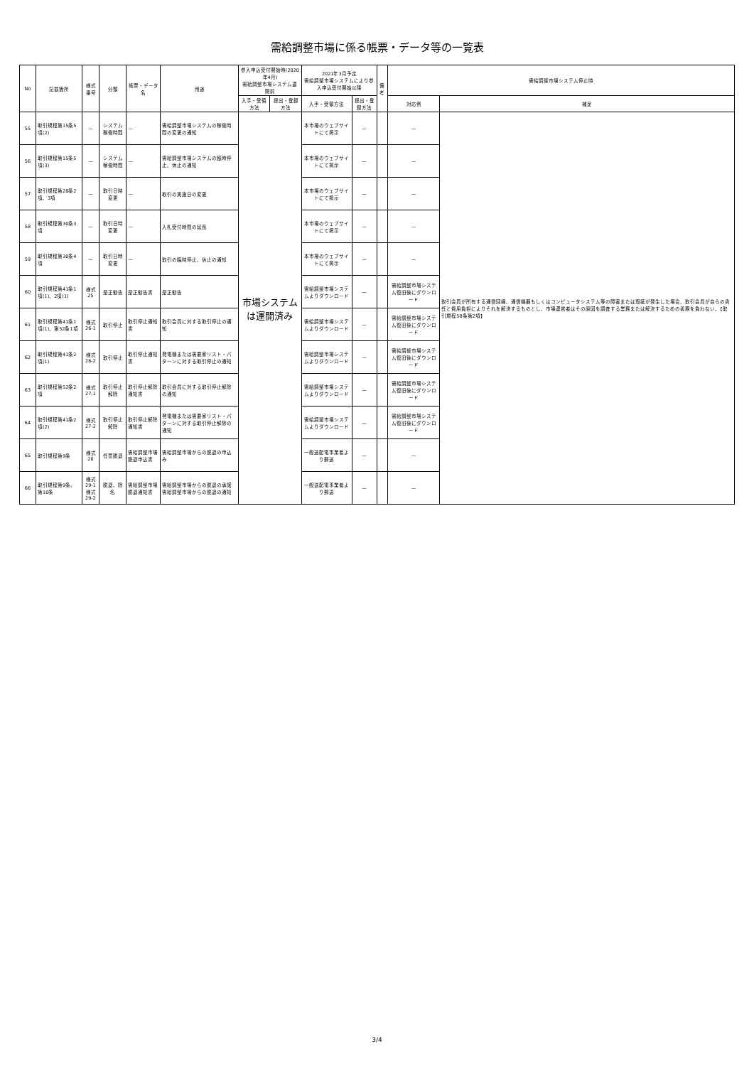需給調整市場に係る帳票・データ等の一覧表
| No | 記載箇所 | 様式番号 | 分類 | 帳票・データ名 | 用途 | 参入申込受付開始時(2020年4月) 需給調整市場システム運開前 | | 2021年3月予定 需給調整市場システムにより参入申込受付開始以降 | | 備考 | 需給調整市場システム停止時 | |
| --- | --- | --- | --- | --- | --- | --- | --- | --- | --- | --- | --- | --- |
| | | | | | | 入手・受領方法 | 提出・登録方法 | 入手・受領方法 | 提出・登録方法 | | 対応例 | 補足 |
| 55 | 取引規程第15条5項(2) | — | システム稼働時間 | — | 需給調整市場システムの稼働時間の変更の通知 | 市場システムは運開済み | | 本市場のウェブサイトにて掲示 | — | | — | 取引会員が所有する通信回線、通信機器もしくはコンピュータシステム等の障害または瑕疵が発生した場合、取引会員が自らの責任と費用負担によりそれを解決するものとし、市場運営者はその原因を調査する業務または解決するための義務を負わない。【取引規程58条第2項】 |
| 56 | 取引規程第15条5項(3) | — | システム稼働時間 | — | 需給調整市場システムの臨時停止、休止の通知 | | | 本市場のウェブサイトにて掲示 | — | | — | |
| 57 | 取引規程第28条2項、3項 | — | 取引日時変更 | — | 取引の実施日の変更 | | | 本市場のウェブサイトにて掲示 | — | | — | |
| 58 | 取引規程第30条3項 | — | 取引日時変更 | — | 入札受付時間の延長 | | | 本市場のウェブサイトにて掲示 | — | | — | |
| 59 | 取引規程第30条4項 | — | 取引日時変更 | — | 取引の臨時停止、休止の通知 | | | 本市場のウェブサイトにて掲示 | — | | — | |
| 60 | 取引規程第41条1項(1)、2項(1) | 様式25 | 是正勧告 | 是正勧告書 | 是正勧告 | | | 需給調整市場システムよりダウンロード | — | | 需給調整市場システム復旧後にダウンロード | |
| 61 | 取引規程第41条1項(1)、第52条1項 | 様式26-1 | 取引停止 | 取引停止通知書 | 取引会員に対する取引停止の通知 | | | 需給調整市場システムよりダウンロード | — | | 需給調整市場システム復旧後にダウンロード | |
| 62 | 取引規程第41条2項(1) | 様式26-2 | 取引停止 | 取引停止通知書 | 発電機または需要家リスト・パターンに対する取引停止の通知 | | | 需給調整市場システムよりダウンロード | — | | 需給調整市場システム復旧後にダウンロード | |
| 63 | 取引規程第52条2項 | 様式27-1 | 取引停止解除 | 取引停止解除通知書 | 取引会員に対する取引停止解除の通知 | | | 需給調整市場システムよりダウンロード | — | | 需給調整市場システム復旧後にダウンロード | |
| 64 | 取引規程第41条2項(2) | 様式27-2 | 取引停止解除 | 取引停止解除通知書 | 発電機または需要家リスト・パターンに対する取引停止解除の通知 | | | 需給調整市場システムよりダウンロード | — | | 需給調整市場システム復旧後にダウンロード | |
| 65 | 取引規程第9条 | 様式28 | 任意脱退 | 需給調整市場脱退申込書 | 需給調整市場からの脱退の申込み | | | 一般送配電事業者より郵送 | — | | — | |
| 66 | 取引規程第9条、第10条 | 様式29-1 様式29-2 | 脱退、除名 | 需給調整市場脱退通知書 | 需給調整市場からの脱退の承諾 需給調整市場からの脱退の通知 | | | 一般送配電事業者より郵送 | — | | — | |
3/4